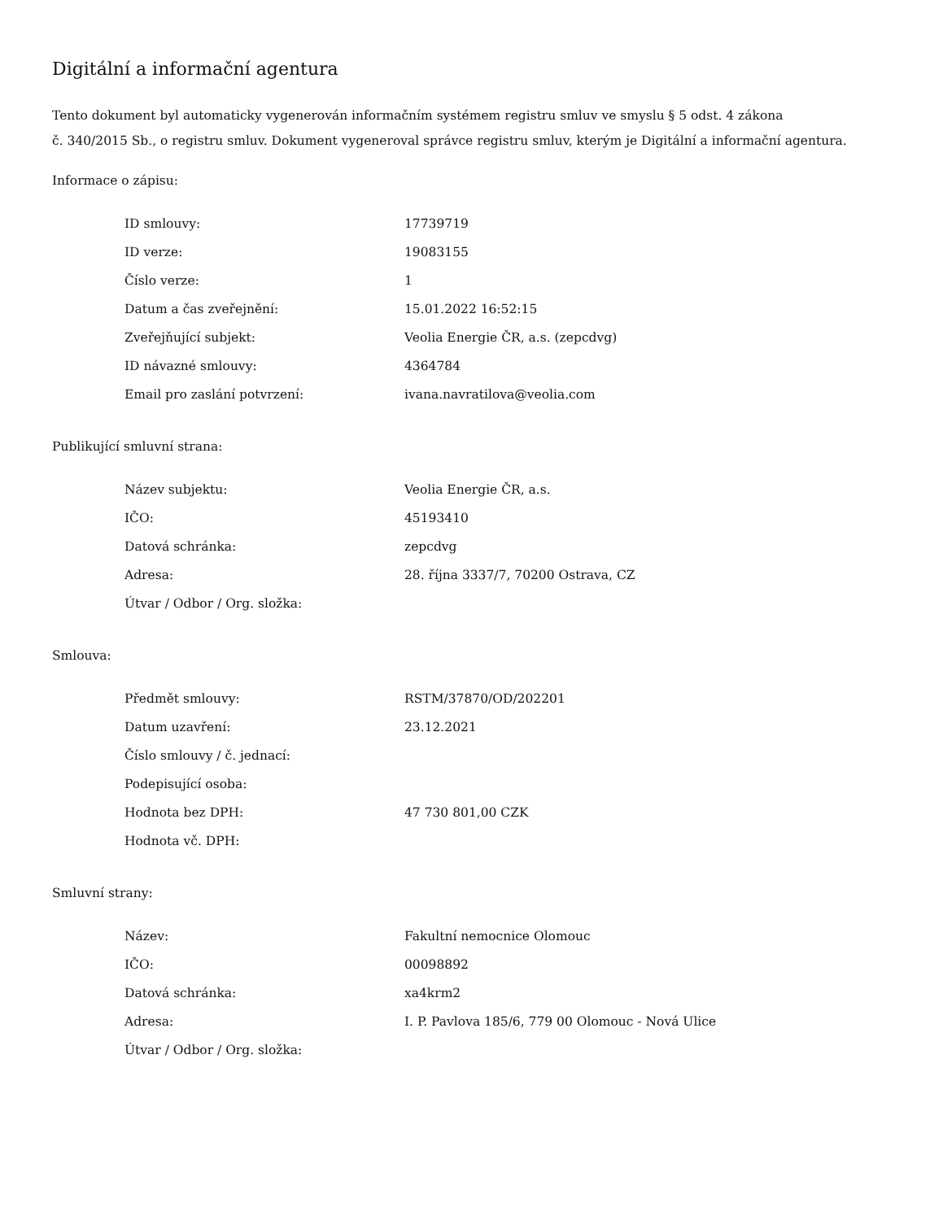Digitální a informační agentura
Tento dokument byl automaticky vygenerován informačním systémem registru smluv ve smyslu § 5 odst. 4 zákona
č. 340/2015 Sb., o registru smluv. Dokument vygeneroval správce registru smluv, kterým je Digitální a informační agentura.
Informace o zápisu:
| ID smlouvy: | 17739719 |
| ID verze: | 19083155 |
| Číslo verze: | 1 |
| Datum a čas zveřejnění: | 15.01.2022 16:52:15 |
| Zveřejňující subjekt: | Veolia Energie ČR, a.s. (zepcdvg) |
| ID návazné smlouvy: | 4364784 |
| Email pro zaslání potvrzení: | ivana.navratilova@veolia.com |
Publikující smluvní strana:
| Název subjektu: | Veolia Energie ČR, a.s. |
| IČO: | 45193410 |
| Datová schránka: | zepcdvg |
| Adresa: | 28. října 3337/7, 70200 Ostrava, CZ |
| Útvar / Odbor / Org. složka: | |
Smlouva:
| Předmět smlouvy: | RSTM/37870/OD/202201 |
| Datum uzavření: | 23.12.2021 |
| Číslo smlouvy / č. jednací: | |
| Podepisující osoba: | |
| Hodnota bez DPH: | 47 730 801,00 CZK |
| Hodnota vč. DPH: | |
Smluvní strany:
| Název: | Fakultní nemocnice Olomouc |
| IČO: | 00098892 |
| Datová schránka: | xa4krm2 |
| Adresa: | I. P. Pavlova 185/6, 779 00 Olomouc - Nová Ulice |
| Útvar / Odbor / Org. složka: | |